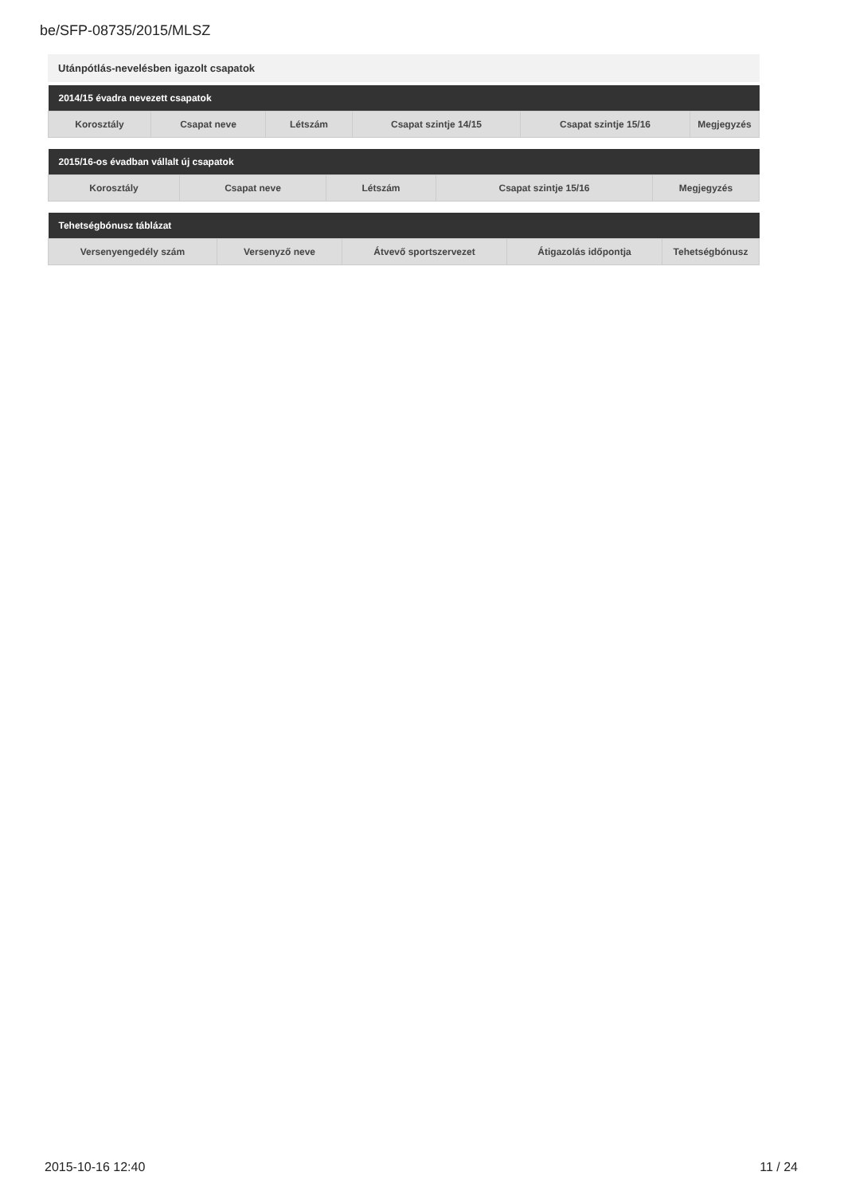be/SFP-08735/2015/MLSZ
Utánpótlás-nevelésben igazolt csapatok
| 2014/15 évadra nevezett csapatok | | | | | |
| --- | --- | --- | --- | --- | --- |
| Korosztály | Csapat neve | Létszám | Csapat szintje 14/15 | Csapat szintje 15/16 | Megjegyzés |
| 2015/16-os évadban vállalt új csapatok | | | | |
| --- | --- | --- | --- | --- |
| Korosztály | Csapat neve | Létszám | Csapat szintje 15/16 | Megjegyzés |
| Tehetségbónusz táblázat | | | | |
| --- | --- | --- | --- | --- |
| Versenyengedély szám | Versenyző neve | Átvevő sportszervezet | Átigazolás időpontja | Tehetségbónusz |
2015-10-16 12:40 11 / 24